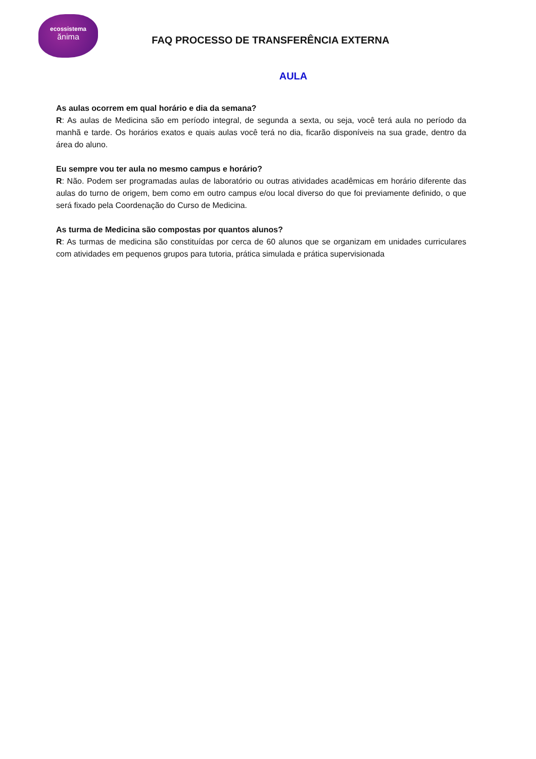ecossistema
ănima
FAQ PROCESSO DE TRANSFERÊNCIA EXTERNA
AULA
As aulas ocorrem em qual horário e dia da semana?
R: As aulas de Medicina são em período integral, de segunda a sexta, ou seja, você terá aula no período da manhã e tarde. Os horários exatos e quais aulas você terá no dia, ficarão disponíveis na sua grade, dentro da área do aluno.
Eu sempre vou ter aula no mesmo campus e horário?
R: Não. Podem ser programadas aulas de laboratório ou outras atividades acadêmicas em horário diferente das aulas do turno de origem, bem como em outro campus e/ou local diverso do que foi previamente definido, o que será fixado pela Coordenação do Curso de Medicina.
As turma de Medicina são compostas por quantos alunos?
R: As turmas de medicina são constituídas por cerca de 60 alunos que se organizam em unidades curriculares com atividades em pequenos grupos para tutoria, prática simulada e prática supervisionada